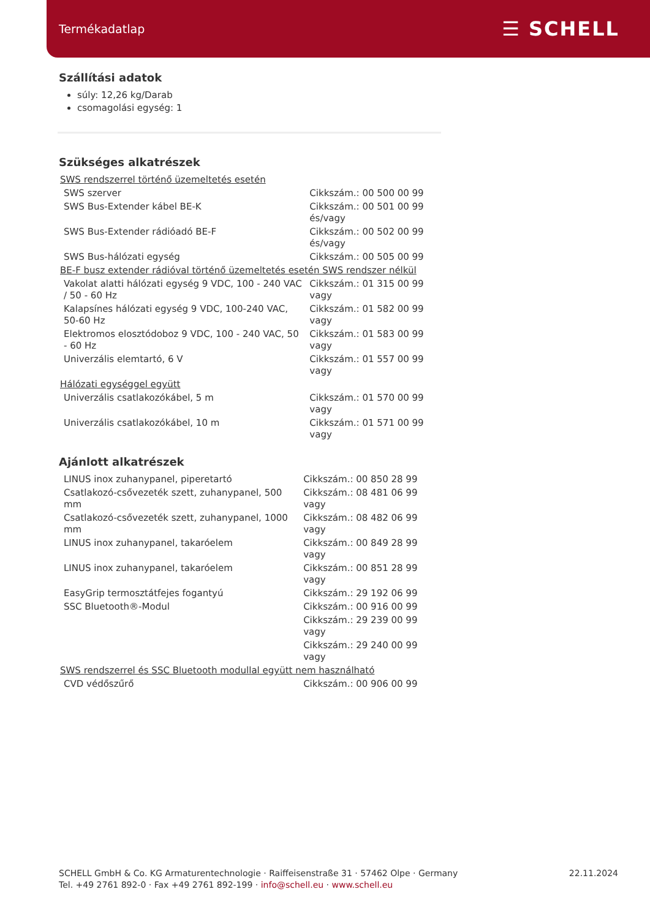Termékadatlap ☰ SCHELL
Szállítási adatok
súly: 12,26 kg/Darab
csomagolási egység: 1
Szükséges alkatrészek
| SWS rendszerrel történő üzemeltetés esetén | |
| SWS szerver | Cikkszám.: 00 500 00 99 |
| SWS Bus-Extender kábel BE-K | Cikkszám.: 00 501 00 99 és/vagy |
| SWS Bus-Extender rádióadó BE-F | Cikkszám.: 00 502 00 99 és/vagy |
| SWS Bus-hálózati egység | Cikkszám.: 00 505 00 99 |
| BE-F busz extender rádióval történő üzemeltetés esetén SWS rendszer nélkül | |
| Vakolat alatti hálózati egység 9 VDC, 100 - 240 VAC / 50 - 60 Hz | Cikkszám.: 01 315 00 99 vagy |
| Kalapsínes hálózati egység 9 VDC, 100-240 VAC, 50-60 Hz | Cikkszám.: 01 582 00 99 vagy |
| Elektromos elosztódoboz 9 VDC, 100 - 240 VAC, 50 - 60 Hz | Cikkszám.: 01 583 00 99 vagy |
| Univerzális elemtartó, 6 V | Cikkszám.: 01 557 00 99 vagy |
| Hálózati egységgel együtt | |
| Univerzális csatlakozókábel, 5 m | Cikkszám.: 01 570 00 99 vagy |
| Univerzális csatlakozókábel, 10 m | Cikkszám.: 01 571 00 99 vagy |
Ajánlott alkatrészek
| LINUS inox zuhanypanel, piperetartó | Cikkszám.: 00 850 28 99 |
| Csatlakozó-csővezeték szett, zuhanypanel, 500 mm | Cikkszám.: 08 481 06 99 vagy |
| Csatlakozó-csővezeték szett, zuhanypanel, 1000 mm | Cikkszám.: 08 482 06 99 vagy |
| LINUS inox zuhanypanel, takaróelem | Cikkszám.: 00 849 28 99 vagy |
| LINUS inox zuhanypanel, takaróelem | Cikkszám.: 00 851 28 99 vagy |
| EasyGrip termosztátfejes fogantyú | Cikkszám.: 29 192 06 99 |
| SSC Bluetooth®-Modul | Cikkszám.: 00 916 00 99 |
| | Cikkszám.: 29 239 00 99 vagy |
| | Cikkszám.: 29 240 00 99 vagy |
| SWS rendszerrel és SSC Bluetooth modullal együtt nem használható | |
| CVD védőszűrő | Cikkszám.: 00 906 00 99 |
SCHELL GmbH & Co. KG Armaturentechnologie · Raiffeisenstraße 31 · 57462 Olpe · Germany
Tel. +49 2761 892-0 · Fax +49 2761 892-199 · info@schell.eu · www.schell.eu
22.11.2024